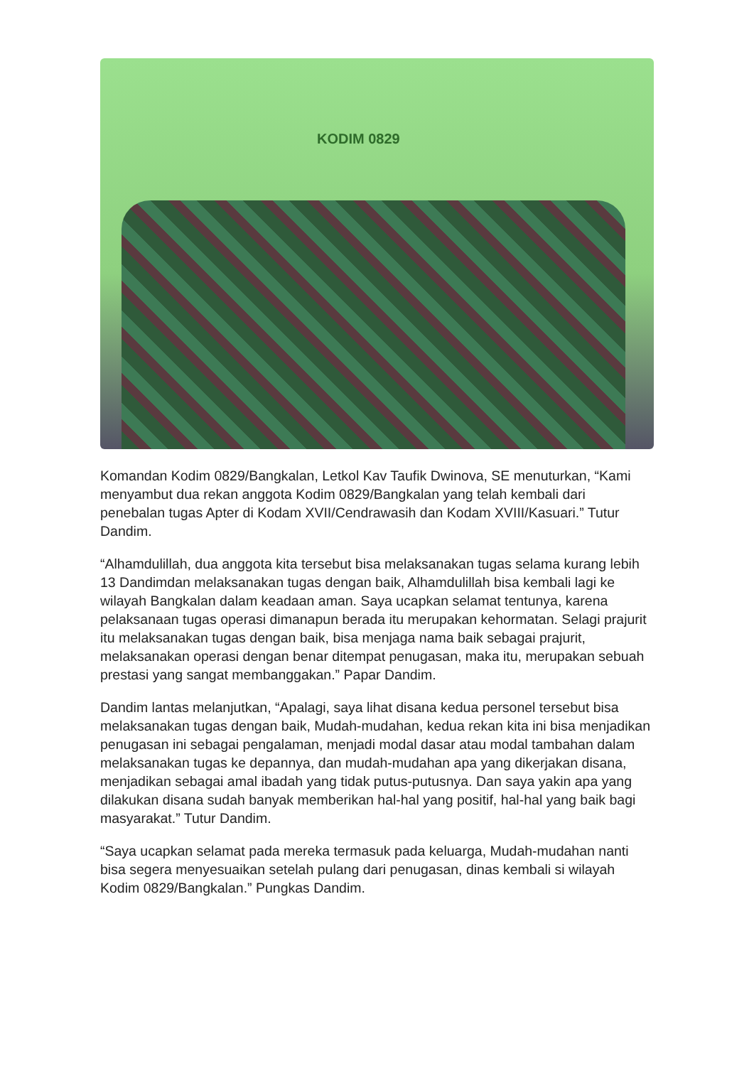KODIM 0829
Komandan Kodim 0829/Bangkalan, Letkol Kav Taufik Dwinova, SE menuturkan, “Kami menyambut dua rekan anggota Kodim 0829/Bangkalan yang telah kembali dari penebalan tugas Apter di Kodam XVII/Cendrawasih dan Kodam XVIII/Kasuari.” Tutur Dandim.
“Alhamdulillah, dua anggota kita tersebut bisa melaksanakan tugas selama kurang lebih 13 Dandimdan melaksanakan tugas dengan baik, Alhamdulillah bisa kembali lagi ke wilayah Bangkalan dalam keadaan aman. Saya ucapkan selamat tentunya, karena pelaksanaan tugas operasi dimanapun berada itu merupakan kehormatan. Selagi prajurit itu melaksanakan tugas dengan baik, bisa menjaga nama baik sebagai prajurit, melaksanakan operasi dengan benar ditempat penugasan, maka itu, merupakan sebuah prestasi yang sangat membanggakan.” Papar Dandim.
Dandim lantas melanjutkan, “Apalagi, saya lihat disana kedua personel tersebut bisa melaksanakan tugas dengan baik, Mudah-mudahan, kedua rekan kita ini bisa menjadikan penugasan ini sebagai pengalaman, menjadi modal dasar atau modal tambahan dalam melaksanakan tugas ke depannya, dan mudah-mudahan apa yang dikerjakan disana, menjadikan sebagai amal ibadah yang tidak putus-putusnya. Dan saya yakin apa yang dilakukan disana sudah banyak memberikan hal-hal yang positif, hal-hal yang baik bagi masyarakat.” Tutur Dandim.
“Saya ucapkan selamat pada mereka termasuk pada keluarga, Mudah-mudahan nanti bisa segera menyesuaikan setelah pulang dari penugasan, dinas kembali si wilayah Kodim 0829/Bangkalan.” Pungkas Dandim.